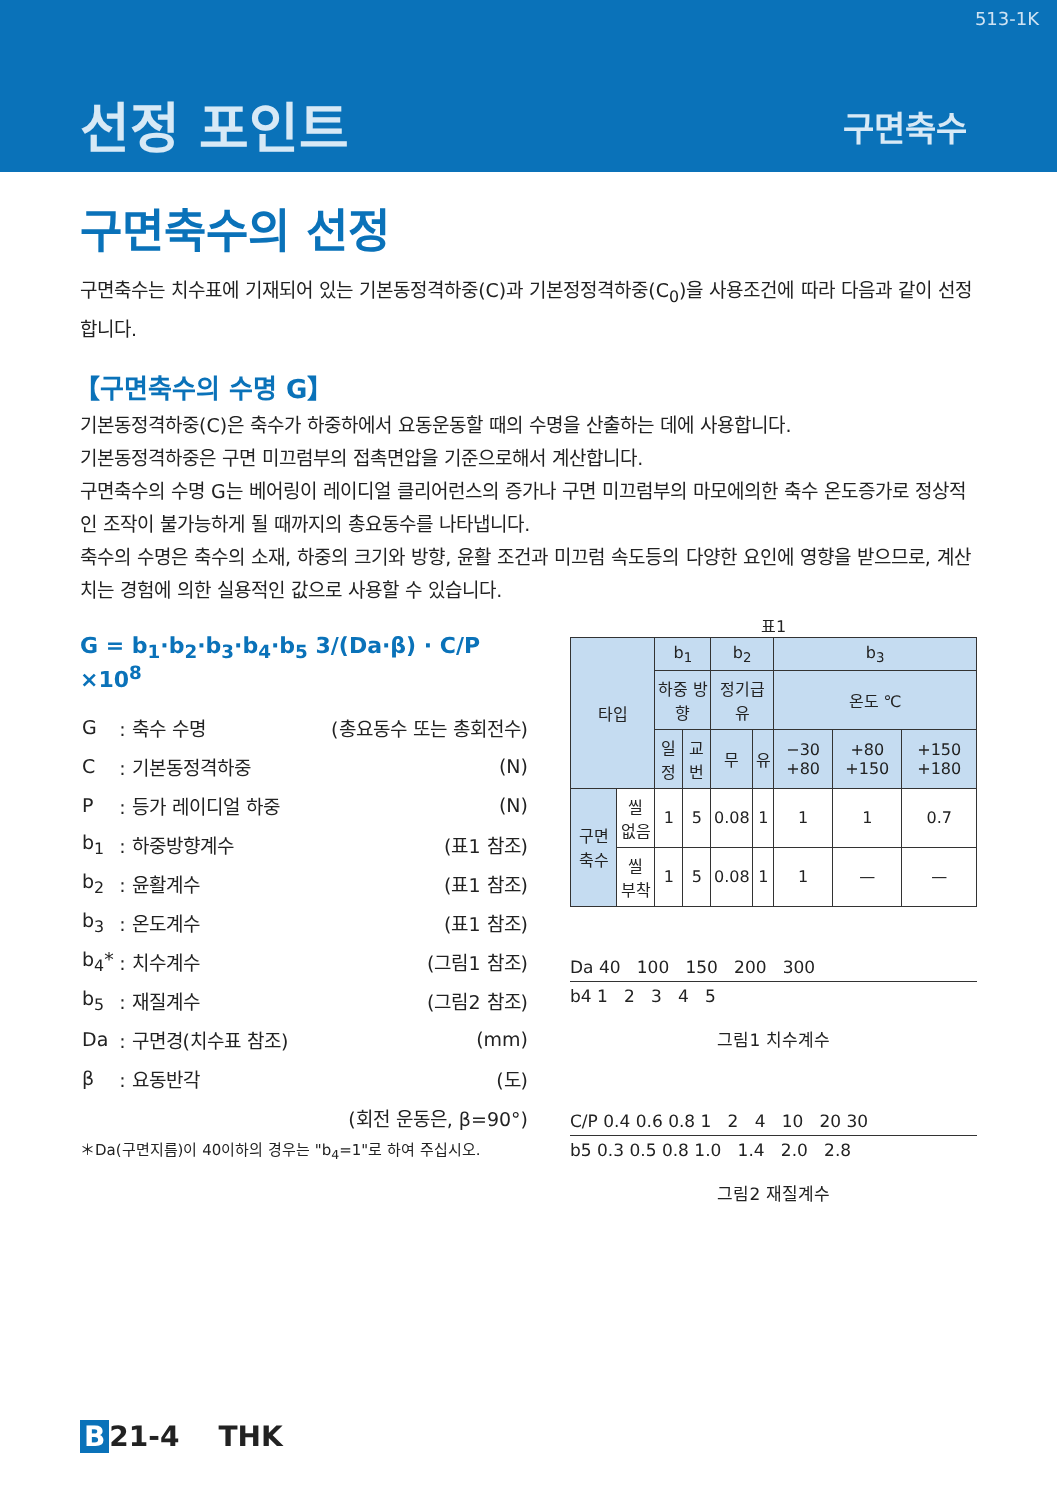513-1K
선정 포인트 구면축수
구면축수의 선정
구면축수는 치수표에 기재되어 있는 기본동정격하중(C)과 기본정정격하중(C<sub>0</sub>)을 사용조건에 따라 다음과 같이 선정합니다.
【구면축수의 수명 G】
기본동정격하중(C)은 축수가 하중하에서 요동운동할 때의 수명을 산출하는 데에 사용합니다.
기본동정격하중은 구면 미끄럼부의 접촉면압을 기준으로해서 계산합니다.
구면축수의 수명 G는 베어링이 레이디얼 클리어런스의 증가나 구면 미끄럼부의 마모에의한 축수 온도증가로 정상적인 조작이 불가능하게 될 때까지의 총요동수를 나타냅니다.
축수의 수명은 축수의 소재, 하중의 크기와 방향, 윤활 조건과 미끄럼 속도등의 다양한 요인에 영향을 받으므로, 계산치는 경험에 의한 실용적인 값으로 사용할 수 있습니다.
G = b<sub>1</sub>·b<sub>2</sub>·b<sub>3</sub>·b<sub>4</sub>·b<sub>5</sub> 3/(Da·β) · C/P ×10<sup>8</sup>
| G | : 축수 수명 | (총요동수 또는 총회전수) |
| C | : 기본동정격하중 | (N) |
| P | : 등가 레이디얼 하중 | (N) |
| b<sub>1</sub> | : 하중방향계수 | (표1 참조) |
| b<sub>2</sub> | : 윤활계수 | (표1 참조) |
| b<sub>3</sub> | : 온도계수 | (표1 참조) |
| b<sub>4</sub>* | : 치수계수 | (그림1 참조) |
| b<sub>5</sub> | : 재질계수 | (그림2 참조) |
| Da | : 구면경(치수표 참조) | (mm) |
| β | : 요동반각 | (도) |
| (회전 운동은, β=90°) | | |
＊Da(구면지름)이 40이하의 경우는 "b<sub>4</sub>=1"로 하여 주십시오.
표1
| 타입 | | b<sub>1</sub> | | b<sub>2</sub> | | b<sub>3</sub> | | |
| --- | --- | --- | --- | --- | --- | --- | --- | --- |
| | | 하중 방향 | | 정기급유 | | 온도 ℃ | | |
| | | 일정 | 교번 | 무 | 유 | −30 +80 | +80 +150 | +150 +180 |
| 구면 축수 | 씰 없음 | 1 | 5 | 0.08 | 1 | 1 | 1 | 0.7 |
| | 씰 부착 | 1 | 5 | 0.08 | 1 | 1 | — | — |
Da 40 100 150 200 300
b4 1 2 3 4 5
그림1 치수계수
C/P 0.4 0.6 0.8 1 2 4 10 20 30
b5 0.3 0.5 0.8 1.0 1.4 2.0 2.8
그림2 재질계수
B 21-4 THK